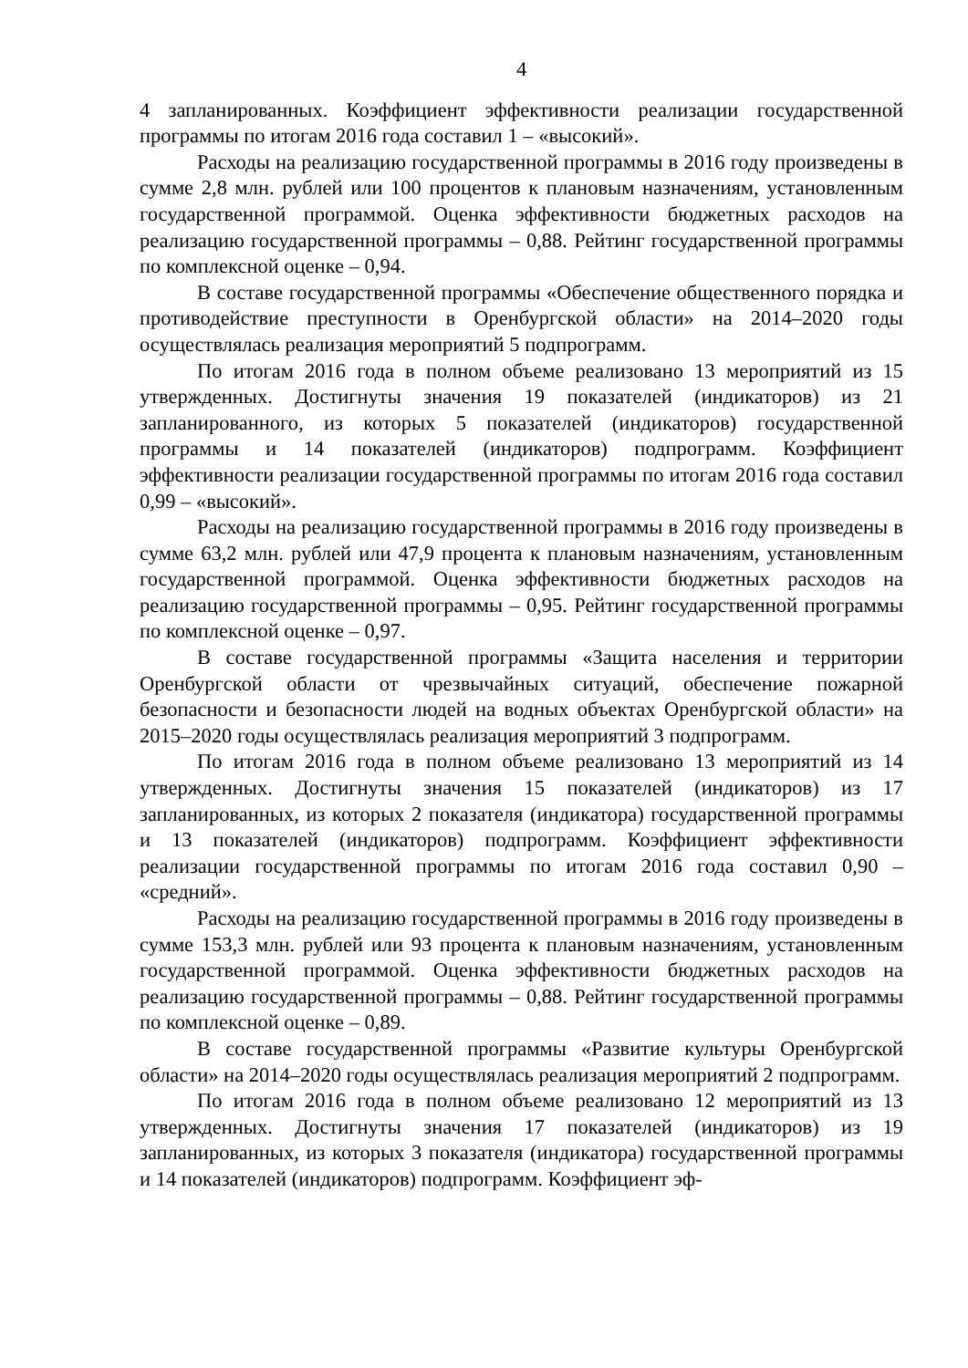4
4 запланированных. Коэффициент эффективности реализации государственной программы по итогам 2016 года составил 1 – «высокий».
Расходы на реализацию государственной программы в 2016 году произведены в сумме 2,8 млн. рублей или 100 процентов к плановым назначениям, установленным государственной программой. Оценка эффективности бюджетных расходов на реализацию государственной программы – 0,88. Рейтинг государственной программы по комплексной оценке – 0,94.
В составе государственной программы «Обеспечение общественного порядка и противодействие преступности в Оренбургской области» на 2014–2020 годы осуществлялась реализация мероприятий 5 подпрограмм.
По итогам 2016 года в полном объеме реализовано 13 мероприятий из 15 утвержденных. Достигнуты значения 19 показателей (индикаторов) из 21 запланированного, из которых 5 показателей (индикаторов) государственной программы и 14 показателей (индикаторов) подпрограмм. Коэффициент эффективности реализации государственной программы по итогам 2016 года составил 0,99 – «высокий».
Расходы на реализацию государственной программы в 2016 году произведены в сумме 63,2 млн. рублей или 47,9 процента к плановым назначениям, установленным государственной программой. Оценка эффективности бюджетных расходов на реализацию государственной программы – 0,95. Рейтинг государственной программы по комплексной оценке – 0,97.
В составе государственной программы «Защита населения и территории Оренбургской области от чрезвычайных ситуаций, обеспечение пожарной безопасности и безопасности людей на водных объектах Оренбургской области» на 2015–2020 годы осуществлялась реализация мероприятий 3 подпрограмм.
По итогам 2016 года в полном объеме реализовано 13 мероприятий из 14 утвержденных. Достигнуты значения 15 показателей (индикаторов) из 17 запланированных, из которых 2 показателя (индикатора) государственной программы и 13 показателей (индикаторов) подпрограмм. Коэффициент эффективности реализации государственной программы по итогам 2016 года составил 0,90 – «средний».
Расходы на реализацию государственной программы в 2016 году произведены в сумме 153,3 млн. рублей или 93 процента к плановым назначениям, установленным государственной программой. Оценка эффективности бюджетных расходов на реализацию государственной программы – 0,88. Рейтинг государственной программы по комплексной оценке – 0,89.
В составе государственной программы «Развитие культуры Оренбургской области» на 2014–2020 годы осуществлялась реализация мероприятий 2 подпрограмм.
По итогам 2016 года в полном объеме реализовано 12 мероприятий из 13 утвержденных. Достигнуты значения 17 показателей (индикаторов) из 19 запланированных, из которых 3 показателя (индикатора) государственной программы и 14 показателей (индикаторов) подпрограмм. Коэффициент эф-